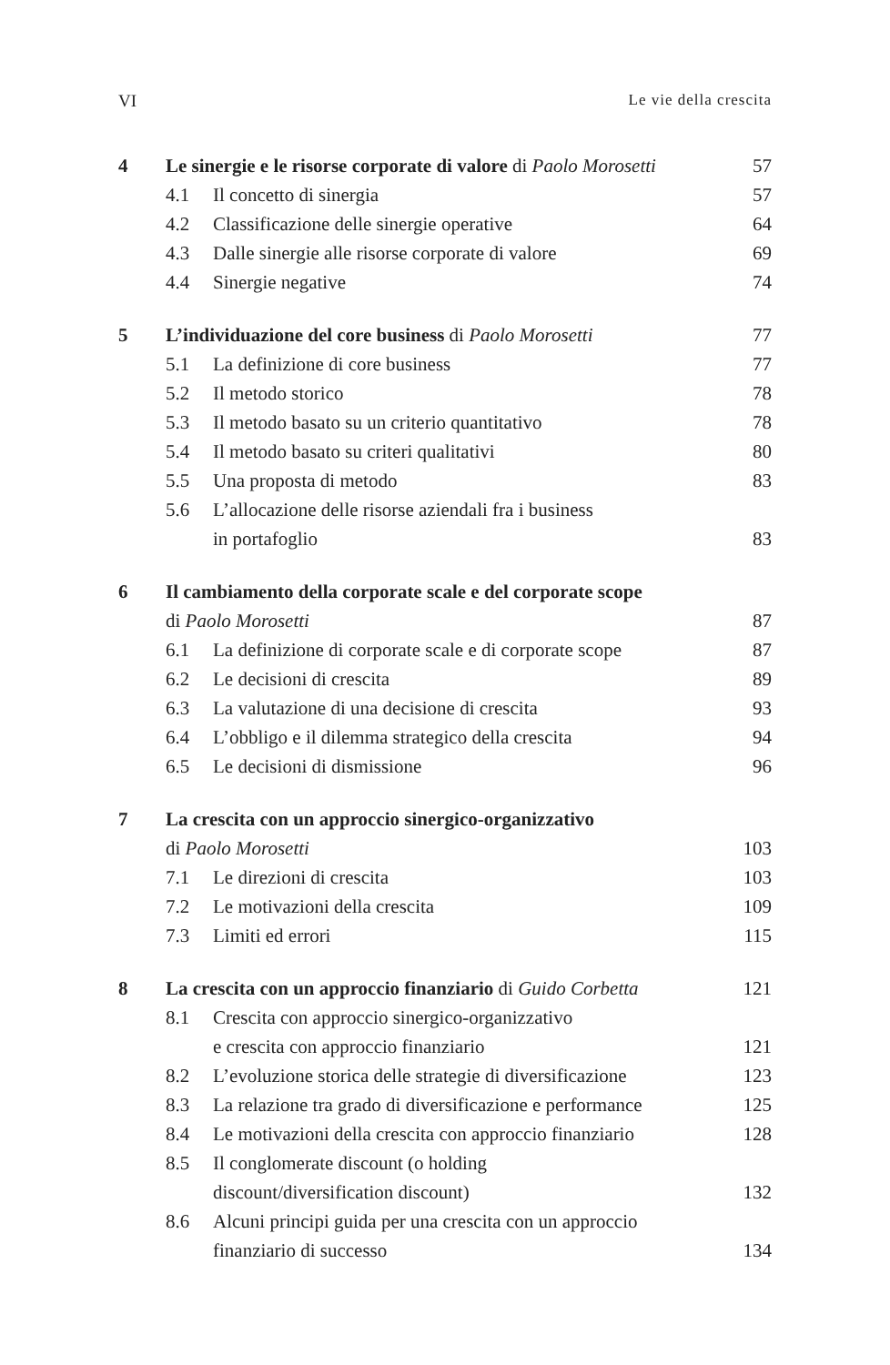VI Le vie della crescita
| 4 | Le sinergie e le risorse corporate di valore di Paolo Morosetti | | 57 |
| | 4.1 | Il concetto di sinergia | 57 |
| | 4.2 | Classificazione delle sinergie operative | 64 |
| | 4.3 | Dalle sinergie alle risorse corporate di valore | 69 |
| | 4.4 | Sinergie negative | 74 |
| 5 | L’individuazione del core business di Paolo Morosetti | | 77 |
| | 5.1 | La definizione di core business | 77 |
| | 5.2 | Il metodo storico | 78 |
| | 5.3 | Il metodo basato su un criterio quantitativo | 78 |
| | 5.4 | Il metodo basato su criteri qualitativi | 80 |
| | 5.5 | Una proposta di metodo | 83 |
| | 5.6 | L’allocazione delle risorse aziendali fra i business in portafoglio | 83 |
| 6 | Il cambiamento della corporate scale e del corporate scope di Paolo Morosetti | | 87 |
| | 6.1 | La definizione di corporate scale e di corporate scope | 87 |
| | 6.2 | Le decisioni di crescita | 89 |
| | 6.3 | La valutazione di una decisione di crescita | 93 |
| | 6.4 | L’obbligo e il dilemma strategico della crescita | 94 |
| | 6.5 | Le decisioni di dismissione | 96 |
| 7 | La crescita con un approccio sinergico-organizzativo di Paolo Morosetti | | 103 |
| | 7.1 | Le direzioni di crescita | 103 |
| | 7.2 | Le motivazioni della crescita | 109 |
| | 7.3 | Limiti ed errori | 115 |
| 8 | La crescita con un approccio finanziario di Guido Corbetta | | 121 |
| | 8.1 | Crescita con approccio sinergico-organizzativo e crescita con approccio finanziario | 121 |
| | 8.2 | L’evoluzione storica delle strategie di diversificazione | 123 |
| | 8.3 | La relazione tra grado di diversificazione e performance | 125 |
| | 8.4 | Le motivazioni della crescita con approccio finanziario | 128 |
| | 8.5 | Il conglomerate discount (o holding discount/diversification discount) | 132 |
| | 8.6 | Alcuni principi guida per una crescita con un approccio finanziario di successo | 134 |